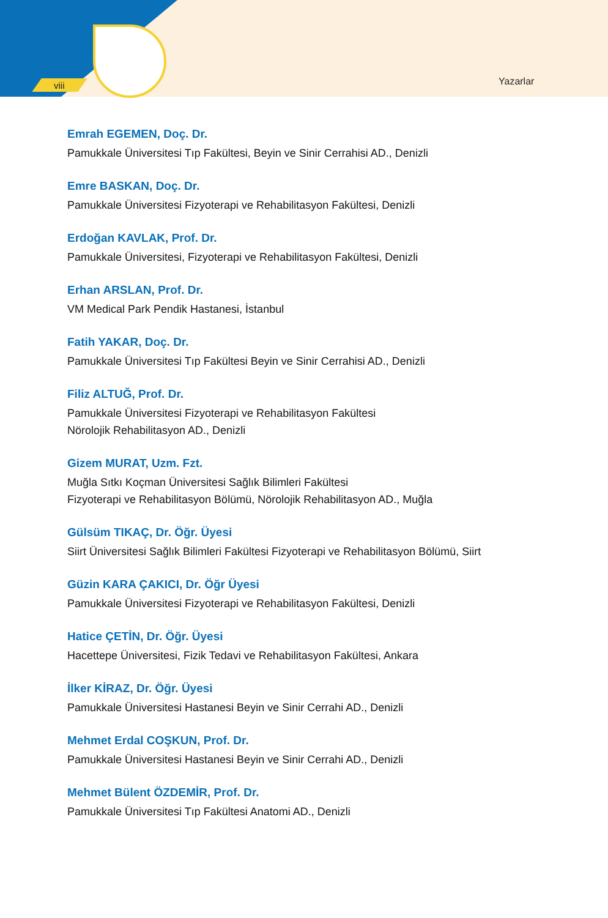viii Yazarlar
Emrah EGEMEN, Doç. Dr.
Pamukkale Üniversitesi Tıp Fakültesi, Beyin ve Sinir Cerrahisi AD., Denizli
Emre BASKAN, Doç. Dr.
Pamukkale Üniversitesi Fizyoterapi ve Rehabilitasyon Fakültesi, Denizli
Erdoğan KAVLAK, Prof. Dr.
Pamukkale Üniversitesi, Fizyoterapi ve Rehabilitasyon Fakültesi, Denizli
Erhan ARSLAN, Prof. Dr.
VM Medical Park Pendik Hastanesi, İstanbul
Fatih YAKAR, Doç. Dr.
Pamukkale Üniversitesi Tıp Fakültesi Beyin ve Sinir Cerrahisi AD., Denizli
Filiz ALTUĞ, Prof. Dr.
Pamukkale Üniversitesi Fizyoterapi ve Rehabilitasyon Fakültesi
Nörolojik Rehabilitasyon AD., Denizli
Gizem MURAT, Uzm. Fzt.
Muğla Sıtkı Koçman Üniversitesi Sağlık Bilimleri Fakültesi
Fizyoterapi ve Rehabilitasyon Bölümü, Nörolojik Rehabilitasyon AD., Muğla
Gülsüm TIKAÇ, Dr. Öğr. Üyesi
Siirt Üniversitesi Sağlık Bilimleri Fakültesi Fizyoterapi ve Rehabilitasyon Bölümü, Siirt
Güzin KARA ÇAKICI, Dr. Öğr Üyesi
Pamukkale Üniversitesi Fizyoterapi ve Rehabilitasyon Fakültesi, Denizli
Hatice ÇETİN, Dr. Öğr. Üyesi
Hacettepe Üniversitesi, Fizik Tedavi ve Rehabilitasyon Fakültesi, Ankara
İlker KİRAZ, Dr. Öğr. Üyesi
Pamukkale Üniversitesi Hastanesi Beyin ve Sinir Cerrahi AD., Denizli
Mehmet Erdal COŞKUN, Prof. Dr.
Pamukkale Üniversitesi Hastanesi Beyin ve Sinir Cerrahi AD., Denizli
Mehmet Bülent ÖZDEMİR, Prof. Dr.
Pamukkale Üniversitesi Tıp Fakültesi Anatomi AD., Denizli